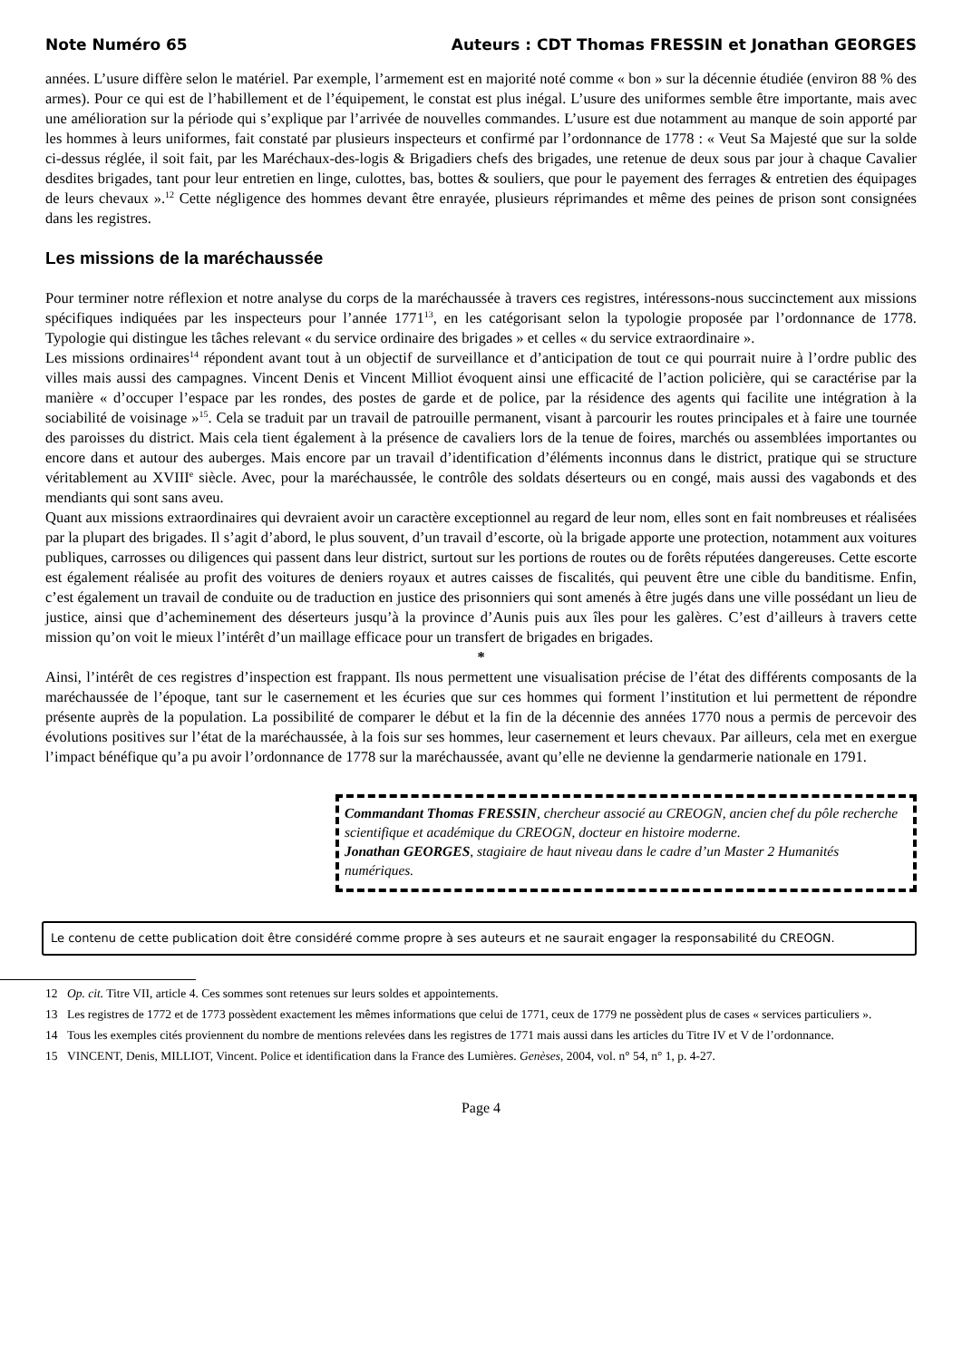Note Numéro 65 Auteurs : CDT Thomas FRESSIN et Jonathan GEORGES
années. L’usure diffère selon le matériel. Par exemple, l’armement est en majorité noté comme « bon » sur la décennie étudiée (environ 88 % des armes). Pour ce qui est de l’habillement et de l’équipement, le constat est plus inégal. L’usure des uniformes semble être importante, mais avec une amélioration sur la période qui s’explique par l’arrivée de nouvelles commandes. L’usure est due notamment au manque de soin apporté par les hommes à leurs uniformes, fait constaté par plusieurs inspecteurs et confirmé par l’ordonnance de 1778 : « Veut Sa Majesté que sur la solde ci-dessus réglée, il soit fait, par les Maréchaux-des-logis & Brigadiers chefs des brigades, une retenue de deux sous par jour à chaque Cavalier desdites brigades, tant pour leur entretien en linge, culottes, bas, bottes & souliers, que pour le payement des ferrages & entretien des équipages de leurs chevaux ».<sup>12</sup> Cette négligence des hommes devant être enrayée, plusieurs réprimandes et même des peines de prison sont consignées dans les registres.
Les missions de la maréchaussée
Pour terminer notre réflexion et notre analyse du corps de la maréchaussée à travers ces registres, intéressons-nous succinctement aux missions spécifiques indiquées par les inspecteurs pour l’année 1771<sup>13</sup>, en les catégorisant selon la typologie proposée par l’ordonnance de 1778. Typologie qui distingue les tâches relevant « du service ordinaire des brigades » et celles « du service extraordinaire ».
Les missions ordinaires<sup>14</sup> répondent avant tout à un objectif de surveillance et d’anticipation de tout ce qui pourrait nuire à l’ordre public des villes mais aussi des campagnes. Vincent Denis et Vincent Milliot évoquent ainsi une efficacité de l’action policière, qui se caractérise par la manière « d’occuper l’espace par les rondes, des postes de garde et de police, par la résidence des agents qui facilite une intégration à la sociabilité de voisinage »<sup>15</sup>. Cela se traduit par un travail de patrouille permanent, visant à parcourir les routes principales et à faire une tournée des paroisses du district. Mais cela tient également à la présence de cavaliers lors de la tenue de foires, marchés ou assemblées importantes ou encore dans et autour des auberges. Mais encore par un travail d’identification d’éléments inconnus dans le district, pratique qui se structure véritablement au XVIII<sup>e</sup> siècle. Avec, pour la maréchaussée, le contrôle des soldats déserteurs ou en congé, mais aussi des vagabonds et des mendiants qui sont sans aveu.
Quant aux missions extraordinaires qui devraient avoir un caractère exceptionnel au regard de leur nom, elles sont en fait nombreuses et réalisées par la plupart des brigades. Il s’agit d’abord, le plus souvent, d’un travail d’escorte, où la brigade apporte une protection, notamment aux voitures publiques, carrosses ou diligences qui passent dans leur district, surtout sur les portions de routes ou de forêts réputées dangereuses. Cette escorte est également réalisée au profit des voitures de deniers royaux et autres caisses de fiscalités, qui peuvent être une cible du banditisme. Enfin, c’est également un travail de conduite ou de traduction en justice des prisonniers qui sont amenés à être jugés dans une ville possédant un lieu de justice, ainsi que d’acheminement des déserteurs jusqu’à la province d’Aunis puis aux îles pour les galères. C’est d’ailleurs à travers cette mission qu’on voit le mieux l’intérêt d’un maillage efficace pour un transfert de brigades en brigades.
*
Ainsi, l’intérêt de ces registres d’inspection est frappant. Ils nous permettent une visualisation précise de l’état des différents composants de la maréchaussée de l’époque, tant sur le casernement et les écuries que sur ces hommes qui forment l’institution et lui permettent de répondre présente auprès de la population. La possibilité de comparer le début et la fin de la décennie des années 1770 nous a permis de percevoir des évolutions positives sur l’état de la maréchaussée, à la fois sur ses hommes, leur casernement et leurs chevaux. Par ailleurs, cela met en exergue l’impact bénéfique qu’a pu avoir l’ordonnance de 1778 sur la maréchaussée, avant qu’elle ne devienne la gendarmerie nationale en 1791.
Commandant Thomas FRESSIN, chercheur associé au CREOGN, ancien chef du pôle recherche scientifique et académique du CREOGN, docteur en histoire moderne.
Jonathan GEORGES, stagiaire de haut niveau dans le cadre d’un Master 2 Humanités numériques.
Le contenu de cette publication doit être considéré comme propre à ses auteurs et ne saurait engager la responsabilité du CREOGN.
12 Op. cit. Titre VII, article 4. Ces sommes sont retenues sur leurs soldes et appointements.
13 Les registres de 1772 et de 1773 possèdent exactement les mêmes informations que celui de 1771, ceux de 1779 ne possèdent plus de cases « services particuliers ».
14 Tous les exemples cités proviennent du nombre de mentions relevées dans les registres de 1771 mais aussi dans les articles du Titre IV et V de l’ordonnance.
15 VINCENT, Denis, MILLIOT, Vincent. Police et identification dans la France des Lumières. Genèses, 2004, vol. n° 54, n° 1, p. 4-27.
Page 4